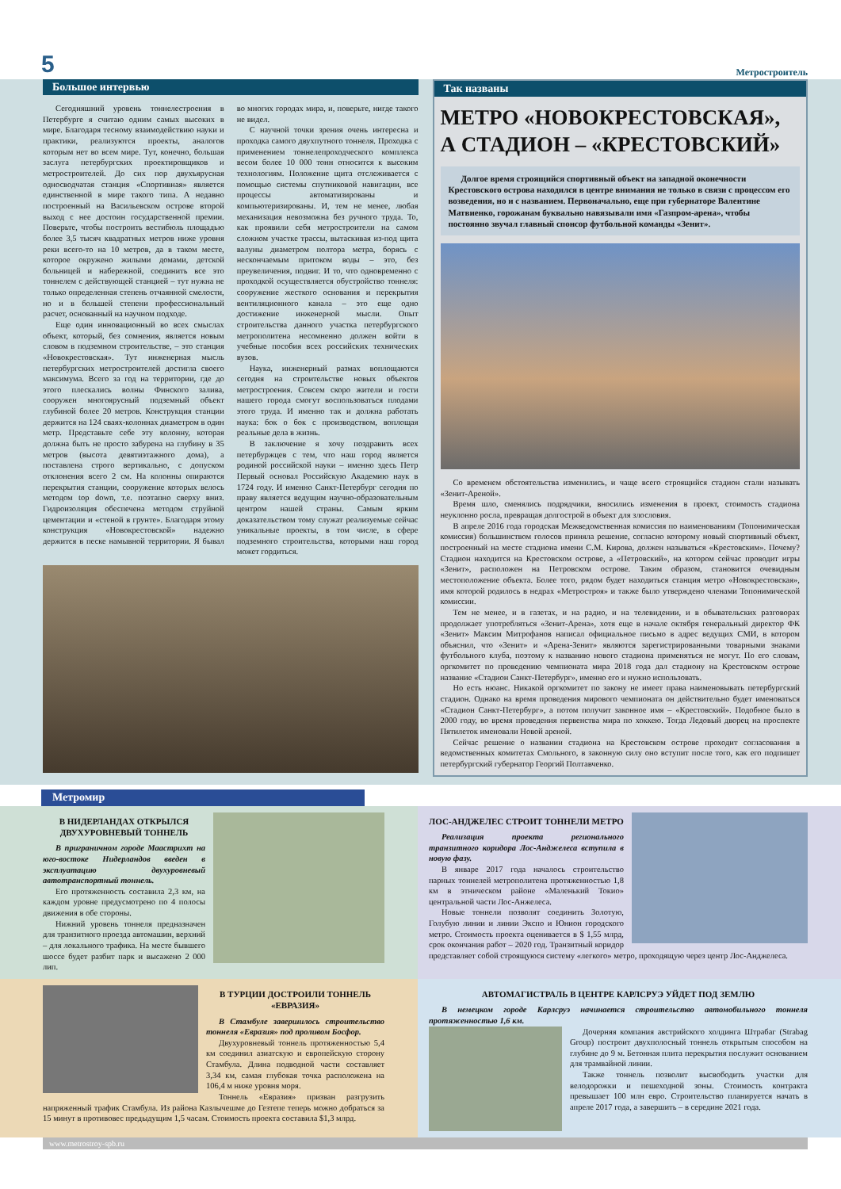5 Метростроитель
Большое интервью
Сегодняшний уровень тоннелестроения в Петербурге я считаю одним самых высоких в мире. Благодаря тесному взаимодействию науки и практики, реализуются проекты, аналогов которым нет во всем мире. Тут, конечно, большая заслуга петербургских проектировщиков и метростроителей. До сих пор двухъярусная односводчатая станция «Спортивная» является единственной в мире такого типа. А недавно построенный на Васильевском острове второй выход с нее достоин государственной премии. Поверьте, чтобы построить вестибюль площадью более 3,5 тысяч квадратных метров ниже уровня реки всего-то на 10 метров, да в таком месте, которое окружено жилыми домами, детской больницей и набережной, соединить все это тоннелем с действующей станцией – тут нужна не только определенная степень отчаянной смелости, но и в большей степени профессиональный расчет, основанный на научном подходе.
Еще один инновационный во всех смыслах объект, который, без сомнения, является новым словом в подземном строительстве, – это станция «Новокрестовская». Тут инженерная мысль петербургских метростроителей достигла своего максимума. Всего за год на территории, где до этого плескались волны Финского залива, сооружен многоярусный подземный объект глубиной более 20 метров. Конструкция станции держится на 124 сваях-колоннах диаметром в один метр. Представьте себе эту колонну, которая должна быть не просто забурена на глубину в 35 метров (высота девятиэтажного дома), а поставлена строго вертикально, с допуском отклонения всего 2 см. На колонны опираются перекрытия станции, сооружение которых велось методом top down, т.е. поэтапно сверху вниз. Гидроизоляция обеспечена методом струйной цементации и «стеной в грунте». Благодаря этому конструкция «Новокрестовской» надежно держится в песке намывной территории. Я бывал во многих городах мира, и, поверьте, нигде такого не видел.
С научной точки зрения очень интересна и проходка самого двухпутного тоннеля. Проходка с применением тоннелепроходческого комплекса весом более 10 000 тонн относится к высоким технологиям. Положение щита отслеживается с помощью системы спутниковой навигации, все процессы автоматизированы и компьютеризированы. И, тем не менее, любая механизация невозможна без ручного труда. То, как проявили себя метростроители на самом сложном участке трассы, вытаскивая из-под щита валуны диаметром полтора метра, борясь с нескончаемым притоком воды – это, без преувеличения, подвиг. И то, что одновременно с проходкой осуществляется обустройство тоннеля: сооружение жесткого основания и перекрытия вентиляционного канала – это еще одно достижение инженерной мысли. Опыт строительства данного участка петербургского метрополитена несомненно должен войти в учебные пособия всех российских технических вузов.
Наука, инженерный размах воплощаются сегодня на строительстве новых объектов метростроения. Совсем скоро жители и гости нашего города смогут воспользоваться плодами этого труда. И именно так и должна работать наука: бок о бок с производством, воплощая реальные дела в жизнь.
В заключение я хочу поздравить всех петербуржцев с тем, что наш город является родиной российской науки – именно здесь Петр Первый основал Российскую Академию наук в 1724 году. И именно Санкт-Петербург сегодня по праву является ведущим научно-образовательным центром нашей страны. Самым ярким доказательством тому служат реализуемые сейчас уникальные проекты, в том числе, в сфере подземного строительства, которыми наш город может гордиться.
Так названы
МЕТРО «НОВОКРЕСТОВСКАЯ», А СТАДИОН – «КРЕСТОВСКИЙ»
Долгое время строящийся спортивный объект на западной оконечности Крестовского острова находился в центре внимания не только в связи с процессом его возведения, но и с названием. Первоначально, еще при губернаторе Валентине Матвиенко, горожанам буквально навязывали имя «Газпром-арена», чтобы постоянно звучал главный спонсор футбольной команды «Зенит».
Со временем обстоятельства изменились, и чаще всего строящийся стадион стали называть «Зенит-Ареной».
Время шло, сменялись подрядчики, вносились изменения в проект, стоимость стадиона неуклонно росла, превращая долгострой в объект для злословия.
В апреле 2016 года городская Межведомственная комиссия по наименованиям (Топонимическая комиссия) большинством голосов приняла решение, согласно которому новый спортивный объект, построенный на месте стадиона имени С.М. Кирова, должен называться «Крестовским». Почему? Стадион находится на Крестовском острове, а «Петровский», на котором сейчас проводит игры «Зенит», расположен на Петровском острове. Таким образом, становится очевидным местоположение объекта. Более того, рядом будет находиться станция метро «Новокрестовская», имя которой родилось в недрах «Метростроя» и также было утверждено членами Топонимической комиссии.
Тем не менее, и в газетах, и на радио, и на телевидении, и в обывательских разговорах продолжает употребляться «Зенит-Арена», хотя еще в начале октября генеральный директор ФК «Зенит» Максим Митрофанов написал официальное письмо в адрес ведущих СМИ, в котором объяснил, что «Зенит» и «Арена-Зенит» являются зарегистрированными товарными знаками футбольного клуба, поэтому к названию нового стадиона применяться не могут. По его словам, оргкомитет по проведению чемпионата мира 2018 года дал стадиону на Крестовском острове название «Стадион Санкт-Петербург», именно его и нужно использовать.
Но есть нюанс. Никакой оргкомитет по закону не имеет права наименовывать петербургский стадион. Однако на время проведения мирового чемпионата он действительно будет именоваться «Стадион Санкт-Петербург», а потом получит законное имя – «Крестовский». Подобное было в 2000 году, во время проведения первенства мира по хоккею. Тогда Ледовый дворец на проспекте Пятилеток именовали Новой ареной.
Сейчас решение о названии стадиона на Крестовском острове проходит согласования в ведомственных комитетах Смольного, в законную силу оно вступит после того, как его подпишет петербургский губернатор Георгий Полтавченко.
Метромир
В НИДЕРЛАНДАХ ОТКРЫЛСЯ ДВУХУРОВНЕВЫЙ ТОННЕЛЬ
В приграничном городе Маастрихт на юго-востоке Нидерландов введен в эксплуатацию двухуровневый автотранспортный тоннель.
Его протяженность составила 2,3 км, на каждом уровне предусмотрено по 4 полосы движения в обе стороны.
Нижний уровень тоннеля предназначен для транзитного проезда автомашин, верхний – для локального трафика. На месте бывшего шоссе будет разбит парк и высажено 2 000 лип.
ЛОС-АНДЖЕЛЕС СТРОИТ ТОННЕЛИ МЕТРО
Реализация проекта регионального транзитного коридора Лос-Анджелеса вступила в новую фазу.
В январе 2017 года началось строительство парных тоннелей метрополитена протяженностью 1,8 км в этническом районе «Маленький Токио» центральной части Лос-Анжелеса.
Новые тоннели позволят соединить Золотую, Голубую линии и линии Экспо и Юнион городского метро. Стоимость проекта оценивается в $ 1,55 млрд, срок окончания работ – 2020 год. Транзитный коридор представляет собой строящуюся систему «легкого» метро, проходящую через центр Лос-Анджелеса.
В ТУРЦИИ ДОСТРОИЛИ ТОННЕЛЬ «ЕВРАЗИЯ»
В Стамбуле завершилось строительство тоннеля «Евразия» под проливом Босфор.
Двухуровневый тоннель протяженностью 5,4 км соединил азиатскую и европейскую сторону Стамбула. Длина подводной части составляет 3,34 км, самая глубокая точка расположена на 106,4 м ниже уровня моря.
Тоннель «Евразия» призван разгрузить напряженный трафик Стамбула. Из района Казлычешме до Гезтепе теперь можно добраться за 15 минут в противовес предыдущим 1,5 часам. Стоимость проекта составила $1,3 млрд.
АВТОМАГИСТРАЛЬ В ЦЕНТРЕ КАРЛСРУЭ УЙДЕТ ПОД ЗЕМЛЮ
В немецком городе Карлсруэ начинается строительство автомобильного тоннеля протяженностью 1,6 км.
Дочерняя компания австрийского холдинга Штрабаг (Strabag Group) построит двухполосный тоннель открытым способом на глубине до 9 м. Бетонная плита перекрытия послужит основанием для трамвайной линии.
Также тоннель позволит высвободить участки для велодорожки и пешеходной зоны. Стоимость контракта превышает 100 млн евро. Строительство планируется начать в апреле 2017 года, а завершить – в середине 2021 года.
www.metrostroy-spb.ru